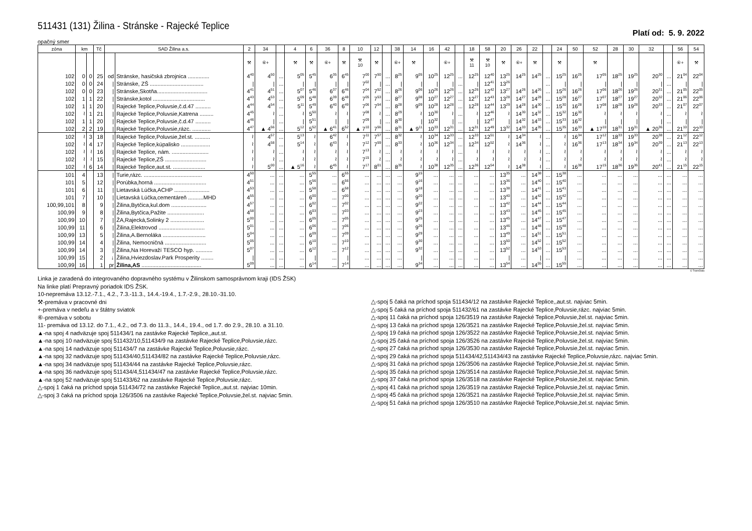511431 (131) Žilina - Stránske - Rajecké Teplice
Platí od: 5. 9. 2022
opačný smer
| zóna | km | | Tč | SAD Žilina a.s. | | 2 | 34 | | 4 | 6 | 36 | 8 | 10 | 12 | | 38 | 14 | 16 | 42 | | 18 | 58 | 20 | 26 | 22 | | 24 | 50 | 52 | 28 | 30 | 32 | | 56 | 54 |
| --- | --- | --- | --- | --- | --- | --- | --- | --- | --- | --- | --- | --- | --- | --- | --- | --- | --- | --- | --- | --- | --- | --- | --- | --- | --- | --- | --- | --- | --- | --- | --- | --- | --- | --- | --- |
| | | | | | | ⚒ | ⑥+ | | ⚒ | ⚒ | ⑥+ | ⚒ | ⚒ 10 | ⚒ | | ⑥+ | ⚒ | | ⑥+ | | ⚒ 11 | ⚒ 10 | ⚒ | ⑥+ | ⚒ | | ⚒ | | ⚒ | | | | | ⑥+ | ⚒ |
| 102 | 0 | 0 | 25 | od | Stránske, hasičská zbrojnica .............. | 4<sup>40</sup> | 4<sup>50</sup> | ... | 5<sup>05</sup> | 5<sup>45</sup> | 6<sup>35</sup> | 6<sup>45</sup> | 7<sup>00</sup> | 7<sup>50</sup> | ... | 8<sup>25</sup> | 9<sup>05</sup> | 10<sup>25</sup> | 12<sup>25</sup> | ... | 12<sup>25</sup> | 12<sup>40</sup> | 13<sup>25</sup> | 14<sup>25</sup> | 14<sup>25</sup> | ... | 15<sup>25</sup> | 16<sup>25</sup> | 17<sup>05</sup> | 18<sup>25</sup> | 19<sup>25</sup> | 20<sup>30</sup> | ... | 21<sup>04</sup> | 22<sup>04</sup> |
| 102 | 0 | 0 | 24 | / | Stránske, ZŠ ................................... | / | / | ... | / | / | / | / | 7<sup>02</sup> | / | ... | / | / | / | / | ... | / | 12<sup>41</sup> | 13<sup>26</sup> | | | ... | / | / | / | / | / | / | ... | / | / |
| 102 | 0 | 0 | 23 | / | Stránske,Skotňa................................. | 4<sup>41</sup> | 4<sup>51</sup> | ... | 5<sup>07</sup> | 5<sup>46</sup> | 6<sup>37</sup> | 6<sup>46</sup> | 7<sup>04</sup> | 7<sup>52</sup> | ... | 8<sup>26</sup> | 9<sup>06</sup> | 10<sup>26</sup> | 12<sup>26</sup> | ... | 12<sup>26</sup> | 12<sup>42</sup> | 13<sup>27</sup> | 14<sup>26</sup> | 14<sup>26</sup> | ... | 15<sup>26</sup> | 16<sup>26</sup> | 17<sup>06</sup> | 18<sup>26</sup> | 19<sup>26</sup> | 20<sup>31</sup> | ... | 21<sup>05</sup> | 22<sup>05</sup> |
| 102 | 1 | 1 | 22 | / | Stránske,kotol .................................. | 4<sup>43</sup> | 4<sup>53</sup> | ... | 5<sup>09</sup> | 5<sup>48</sup> | 6<sup>39</sup> | 6<sup>48</sup> | 7<sup>05</sup> | 7<sup>53</sup> | ... | 8<sup>27</sup> | 9<sup>08</sup> | 10<sup>27</sup> | 12<sup>27</sup> | ... | 12<sup>27</sup> | 12<sup>43</sup> | 13<sup>28</sup> | 14<sup>27</sup> | 14<sup>28</sup> | ... | 15<sup>28</sup> | 16<sup>27</sup> | 17<sup>07</sup> | 18<sup>27</sup> | 19<sup>27</sup> | 20<sup>32</sup> | ... | 21<sup>06</sup> | 22<sup>06</sup> |
| 102 | 1 | 1 | 20 | / | Rajecké Teplice,Poluvsie,č.d.47 .......... | 4<sup>44</sup> | 4<sup>54</sup> | ... | 5<sup>11</sup> | 5<sup>49</sup> | 6<sup>40</sup> | 6<sup>49</sup> | 7<sup>06</sup> | 7<sup>54</sup> | ... | 8<sup>28</sup> | 9<sup>09</sup> | 10<sup>28</sup> | 12<sup>28</sup> | ... | 12<sup>28</sup> | 12<sup>44</sup> | 13<sup>29</sup> | 14<sup>28</sup> | 14<sup>30</sup> | ... | 15<sup>30</sup> | 16<sup>28</sup> | 17<sup>08</sup> | 18<sup>28</sup> | 19<sup>28</sup> | 20<sup>33</sup> | ... | 21<sup>07</sup> | 22<sup>07</sup> |
| 102 | ≀ | 1 | 21 | / | Rajecké Teplice,Poluvsie,Katrena ......... | 4<sup>45</sup> | ≀ | ... | ≀ | 5<sup>50</sup> | ≀ | ≀ | 7<sup>08</sup> | ≀ | ... | 8<sup>29</sup> | ≀ | 10<sup>30</sup> | ≀ | ... | ≀ | 12<sup>46</sup> | ≀ | 14<sup>30</sup> | 14<sup>32</sup> | ... | 15<sup>32</sup> | 16<sup>30</sup> | ≀ | ≀ | ≀ | ≀ | ... | ≀ | ≀ |
| 102 | 1 | 1 | 20 | / | Rajecké Teplice,Poluvsie,č.d.47 .......... | 4<sup>46</sup> | / | ... | / | 5<sup>51</sup> | / | / | 7<sup>09</sup> | / | ... | 8<sup>30</sup> | / | 10<sup>32</sup> | / | ... | / | 12<sup>47</sup> | / | 14<sup>32</sup> | 14<sup>33</sup> | ... | 15<sup>33</sup> | 16<sup>32</sup> | / | / | / | / | ... | / | / |
| 102 | 2 | 2 | 19 | / | Rajecké Teplice,Poluvsie,rázc. ............ | 4<sup>47</sup> | ▲ 4<sup>56</sup> | ... | 5<sup>12</sup> | 5<sup>52</sup> | ▲ 6<sup>41</sup> | 6<sup>52</sup> | ▲ 7<sup>10</sup> | 7<sup>56</sup> | ... | 8<sup>31</sup> | ▲ 9<sup>11</sup> | 10<sup>33</sup> | 12<sup>31</sup> | ... | 12<sup>31</sup> | 12<sup>49</sup> | 13<sup>32</sup> | 14<sup>33</sup> | 14<sup>35</sup> | ... | 15<sup>35</sup> | 16<sup>33</sup> | ▲ 17<sup>10</sup> | 18<sup>31</sup> | 19<sup>31</sup> | ▲ 20<sup>36</sup> | ... | 21<sup>10</sup> | 22<sup>10</sup> |
| 102 | ≀ | 3 | 18 | / | Rajecké Teplice,Poluvsie,žel.st. .......... | ≀ | 4<sup>57</sup> | ... | 5<sup>13</sup> | ≀ | 6<sup>42</sup> | ≀ | 7<sup>11</sup> | 7<sup>57</sup> | ... | 8<sup>32</sup> | ≀ | 10<sup>34</sup> | 12<sup>33</sup> | ... | 12<sup>33</sup> | 12<sup>51</sup> | ≀ | 14<sup>34</sup> | ≀ | ... | ≀ | 16<sup>34</sup> | 17<sup>12</sup> | 18<sup>33</sup> | 19<sup>33</sup> | 20<sup>38</sup> | ... | 21<sup>12</sup> | 22<sup>12</sup> |
| 102 | ≀ | 4 | 17 | / | Rajecké Teplice,kúpalisko ................... | ≀ | 4<sup>58</sup> | ... | 5<sup>14</sup> | ≀ | 6<sup>43</sup> | ≀ | 7<sup>12</sup> | 7<sup>59</sup> | ... | 8<sup>33</sup> | ≀ | 10<sup>36</sup> | 12<sup>34</sup> | ... | 12<sup>34</sup> | 12<sup>52</sup> | ≀ | 14<sup>36</sup> | ≀ | ... | ≀ | 16<sup>36</sup> | 17<sup>13</sup> | 18<sup>34</sup> | 19<sup>34</sup> | 20<sup>39</sup> | ... | 21<sup>13</sup> | 22<sup>13</sup> |
| 102 | ≀ | ≀ | 16 | / | Rajecké Teplice, nám. ........................ | ≀ | ≀ | ... | ≀ | ≀ | ≀ | ≀ | 7<sup>13</sup> | ≀ | ... | ≀ | ≀ | ≀ | ≀ | ... | ≀ | ≀ | ≀ | ≀ | ≀ | ... | ≀ | ≀ | ≀ | ≀ | ≀ | ≀ | ... | ≀ | ≀ |
| 102 | ≀ | ≀ | 15 | / | Rajecké Teplice,ZŠ ........................... | ≀ | ≀ | ... | ≀ | ≀ | ≀ | ≀ | 7<sup>15</sup> | ≀ | ... | ≀ | ≀ | ≀ | ≀ | ... | ≀ | ≀ | ≀ | ≀ | ≀ | ... | ≀ | ≀ | ≀ | ≀ | ≀ | ≀ | ... | ≀ | ≀ |
| 102 | ≀ | 6 | 14 | / | Rajecké Teplice,aut.st. ..................... | ≀ | 5<sup>00</sup> | ... | ▲ 5<sup>16</sup> | ≀ | 6<sup>45</sup> | ≀ | 7<sup>17</sup> | 8<sup>01</sup> | ... | 8<sup>35</sup> | ≀ | 10<sup>38</sup> | 12<sup>35</sup> | ... | 12<sup>36</sup> | 12<sup>54</sup> | ≀ | 14<sup>38</sup> | ≀ | ... | ≀ | 16<sup>38</sup> | 17<sup>15</sup> | 18<sup>36</sup> | 19<sup>36</sup> | 20<sup>41</sup> | ... | 21<sup>15</sup> | 22<sup>15</sup> |
| 101 | 4 | | 13 | / | Turie,rázc. ...................................... | 4<sup>50</sup> | ... | ... | ... | 5<sup>55</sup> | ... | 6<sup>55</sup> | ... | ... | ... | ... | 9<sup>15</sup> | ... | ... | ... | ... | ... | 13<sup>35</sup> | ... | 14<sup>38</sup> | ... | 15<sup>38</sup> | ... | ... | ... | ... | ... | ... | ... | ... |
| 101 | 5 | | 12 | / | Porúbka,horná .................................. | 4<sup>51</sup> | ... | ... | ... | 5<sup>56</sup> | ... | 6<sup>56</sup> | ... | ... | ... | ... | 9<sup>16</sup> | ... | ... | ... | ... | ... | 13<sup>36</sup> | ... | 14<sup>40</sup> | ... | 15<sup>40</sup> | ... | ... | ... | ... | ... | ... | ... | ... |
| 101 | 6 | | 11 | / | Lietavská Lúčka,ACHP ....................... | 4<sup>53</sup> | ... | ... | ... | 5<sup>58</sup> | ... | 6<sup>58</sup> | ... | ... | ... | ... | 9<sup>18</sup> | ... | ... | ... | ... | ... | 13<sup>38</sup> | ... | 14<sup>41</sup> | ... | 15<sup>41</sup> | ... | ... | ... | ... | ... | ... | ... | ... |
| 101 | 7 | | 10 | / | Lietavská Lúčka,cementáreň ..........MHD | 4<sup>55</sup> | ... | ... | ... | 6<sup>00</sup> | ... | 7<sup>00</sup> | ... | ... | ... | ... | 9<sup>20</sup> | ... | ... | ... | ... | ... | 13<sup>40</sup> | ... | 14<sup>42</sup> | ... | 15<sup>42</sup> | ... | ... | ... | ... | ... | ... | ... | ... |
| 100,99,101 | 8 | | 9 | / | Žilina,Bytčica,kul.dom ....................... | 4<sup>57</sup> | ... | ... | ... | 6<sup>02</sup> | ... | 7<sup>02</sup> | ... | ... | ... | ... | 9<sup>22</sup> | ... | ... | ... | ... | ... | 13<sup>42</sup> | ... | 14<sup>44</sup> | ... | 15<sup>44</sup> | ... | ... | ... | ... | ... | ... | ... | ... |
| 100,99 | 9 | | 8 | / | Žilina,Bytčica,Pažite ........................ | 4<sup>58</sup> | ... | ... | ... | 6<sup>03</sup> | ... | 7<sup>03</sup> | ... | ... | ... | ... | 9<sup>23</sup> | ... | ... | ... | ... | ... | 13<sup>43</sup> | ... | 14<sup>45</sup> | ... | 15<sup>45</sup> | ... | ... | ... | ... | ... | ... | ... | ... |
| 100,99 | 10 | | 7 | / | ŽA,Rajecká,Solinky 2 ...................... | 5<sup>00</sup> | ... | ... | ... | 6<sup>05</sup> | ... | 7<sup>05</sup> | ... | ... | ... | ... | 9<sup>25</sup> | ... | ... | ... | ... | ... | 13<sup>45</sup> | ... | 14<sup>47</sup> | ... | 15<sup>47</sup> | ... | ... | ... | ... | ... | ... | ... | ... |
| 100,99 | 11 | | 6 | / | Žilina,Elektrovod .............................. | 5<sup>01</sup> | ... | ... | ... | 6<sup>06</sup> | ... | 7<sup>06</sup> | ... | ... | ... | ... | 9<sup>26</sup> | ... | ... | ... | ... | ... | 13<sup>46</sup> | ... | 14<sup>48</sup> | ... | 15<sup>48</sup> | ... | ... | ... | ... | ... | ... | ... | ... |
| 100,99 | 13 | | 5 | / | Žilina,A.Bernoláka ............................ | 5<sup>04</sup> | ... | ... | ... | 6<sup>09</sup> | ... | 7<sup>09</sup> | ... | ... | ... | ... | 9<sup>29</sup> | ... | ... | ... | ... | ... | 13<sup>49</sup> | ... | 14<sup>51</sup> | ... | 15<sup>51</sup> | ... | ... | ... | ... | ... | ... | ... | ... |
| 100,99 | 14 | | 4 | / | Žilina, Nemocničná ........................... | 5<sup>05</sup> | ... | ... | ... | 6<sup>10</sup> | ... | 7<sup>10</sup> | ... | ... | ... | ... | 9<sup>30</sup> | ... | ... | ... | ... | ... | 13<sup>50</sup> | ... | 14<sup>52</sup> | ... | 15<sup>52</sup> | ... | ... | ... | ... | ... | ... | ... | ... |
| 100,99 | 14 | | 3 | / | Žilina,Na Horevaží TESCO hyp. ........... | 5<sup>07</sup> | ... | ... | ... | 6<sup>12</sup> | ... | 7<sup>12</sup> | ... | ... | ... | ... | 9<sup>32</sup> | ... | ... | ... | ... | ... | 13<sup>52</sup> | ... | 14<sup>53</sup> | ... | 15<sup>53</sup> | ... | ... | ... | ... | ... | ... | ... | ... |
| 100,99 | 15 | | 2 | ↓ | Žilina,Hviezdoslav.Park Prosperity ........ | / | ... | ... | ... | / | ... | / | ... | ... | ... | ... | / | ... | ... | ... | ... | ... | / | ... | / | ... | / | ... | ... | ... | ... | ... | ... | ... | ... |
| 100,99 | 16 | | 1 | pr | Žilina,AS ....................................... | 5<sup>09</sup> | ... | ... | ... | 6<sup>14</sup> | ... | 7<sup>14</sup> | ... | ... | ... | ... | 9<sup>34</sup> | ... | ... | ... | ... | ... | 13<sup>54</sup> | ... | 14<sup>55</sup> | ... | 15<sup>55</sup> | ... | ... | ... | ... | ... | ... | ... | ... |
© TransData
Linka je zaradená do integrovaného dopravného systému v Žilinskom samosprávnom kraji (IDS ŽSK)
Na linke platí Prepravný poriadok IDS ŽSK.
10-nepremáva 13.12.-7.1., 4.2., 7.3.-11.3., 14.4.-19.4., 1.7.-2.9., 28.10.-31.10.
⚒-premáva v pracovné dni
+-premáva v nedeľu a v štátny sviatok
⑥-premáva v sobotu
11- premáva od 13.12. do 7.1., 4.2., od 7.3. do 11.3., 14.4., 19.4., od 1.7. do 2.9., 28.10. a 31.10.
▲-na spoj 4 nadväzuje spoj 511434/1 na zastávke Rajecké Teplice,,aut.st.
▲-na spoj 10 nadväzuje spoj 511432/10,511434/9 na zastávke Rajecké Teplice,Poluvsie,rázc.
▲-na spoj 14 nadväzuje spoj 511434/7 na zastávke Rajecké Teplice,Poluvsie,rázc.
▲-na spoj 32 nadväzuje spoj 511434/40,511434/82 na zastávke Rajecké Teplice,Poluvsie,rázc.
▲-na spoj 34 nadväzuje spoj 511434/44 na zastávke Rajecké Teplice,Poluvsie,rázc.
▲-na spoj 36 nadväzuje spoj 511434/4,511434/47 na zastávke Rajecké Teplice,Poluvsie,rázc.
▲-na spoj 52 nadväzuje spoj 511433/62 na zastávke Rajecké Teplice,Poluvsie,rázc.
△-spoj 1 čaká na príchod spoja 511434/72 na zastávke Rajecké Teplice,,aut.st. najviac 10min.
△-spoj 3 čaká na príchod spoja 126/3506 na zastávke Rajecké Teplice,Poluvsie,žel.st. najviac 5min.
△-spoj 5 čaká na príchod spoja 511434/12 na zastávke Rajecké Teplice,,aut.st. najviac 5min.
△-spoj 5 čaká na príchod spoja 511432/61 na zastávke Rajecké Teplice,Poluvsie,rázc. najviac 5min.
△-spoj 11 čaká na príchod spoja 126/3519 na zastávke Rajecké Teplice,Poluvsie,žel.st. najviac 5min.
△-spoj 13 čaká na príchod spoja 126/3521 na zastávke Rajecké Teplice,Poluvsie,žel.st. najviac 5min.
△-spoj 19 čaká na príchod spoja 126/3522 na zastávke Rajecké Teplice,Poluvsie,žel.st. najviac 5min.
△-spoj 25 čaká na príchod spoja 126/3526 na zastávke Rajecké Teplice,Poluvsie,žel.st. najviac 5min.
△-spoj 27 čaká na príchod spoja 126/3530 na zastávke Rajecké Teplice,Poluvsie,žel.st. najviac 5min.
△-spoj 29 čaká na príchod spoja 511434/42,511434/43 na zastávke Rajecké Teplice,Poluvsie,rázc. najviac 5min.
△-spoj 31 čaká na príchod spoja 126/3506 na zastávke Rajecké Teplice,Poluvsie,žel.st. najviac 5min.
△-spoj 35 čaká na príchod spoja 126/3514 na zastávke Rajecké Teplice,Poluvsie,žel.st. najviac 5min.
△-spoj 37 čaká na príchod spoja 126/3518 na zastávke Rajecké Teplice,Poluvsie,žel.st. najviac 5min.
△-spoj 41 čaká na príchod spoja 126/3519 na zastávke Rajecké Teplice,Poluvsie,žel.st. najviac 5min.
△-spoj 45 čaká na príchod spoja 126/3521 na zastávke Rajecké Teplice,Poluvsie,žel.st. najviac 5min.
△-spoj 51 čaká na príchod spoja 126/3510 na zastávke Rajecké Teplice,Poluvsie,žel.st. najviac 5min.